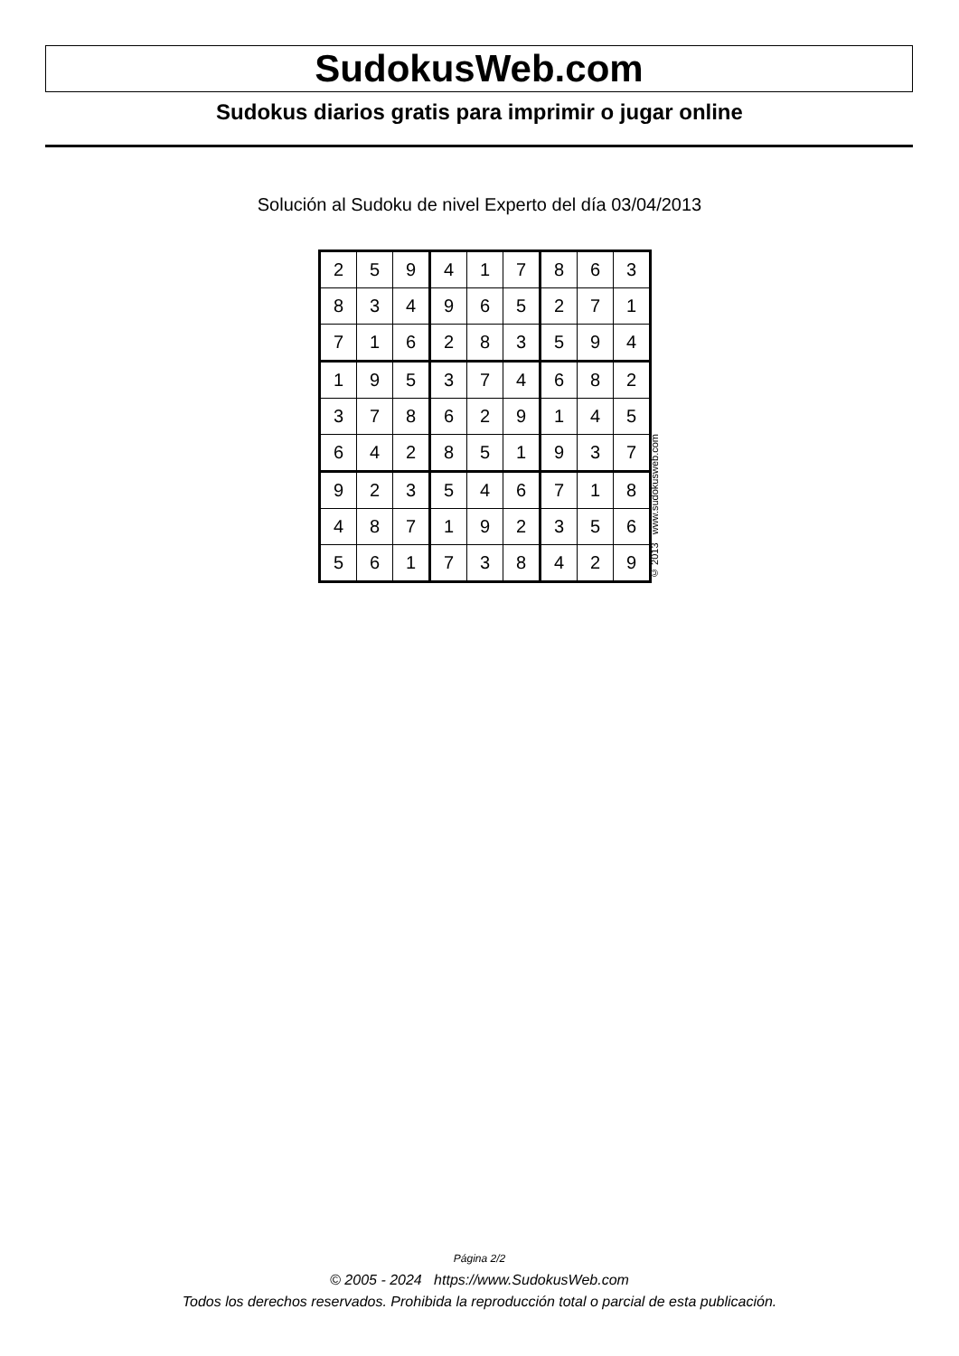SudokusWeb.com
Sudokus diarios gratis para imprimir o jugar online
Solución al Sudoku de nivel Experto del día 03/04/2013
| 2 | 5 | 9 | 4 | 1 | 7 | 8 | 6 | 3 |
| 8 | 3 | 4 | 9 | 6 | 5 | 2 | 7 | 1 |
| 7 | 1 | 6 | 2 | 8 | 3 | 5 | 9 | 4 |
| 1 | 9 | 5 | 3 | 7 | 4 | 6 | 8 | 2 |
| 3 | 7 | 8 | 6 | 2 | 9 | 1 | 4 | 5 |
| 6 | 4 | 2 | 8 | 5 | 1 | 9 | 3 | 7 |
| 9 | 2 | 3 | 5 | 4 | 6 | 7 | 1 | 8 |
| 4 | 8 | 7 | 1 | 9 | 2 | 3 | 5 | 6 |
| 5 | 6 | 1 | 7 | 3 | 8 | 4 | 2 | 9 |
© 2013 www.sudokusweb.com
Página 2/2
© 2005 - 2024 https://www.SudokusWeb.com
Todos los derechos reservados. Prohibida la reproducción total o parcial de esta publicación.